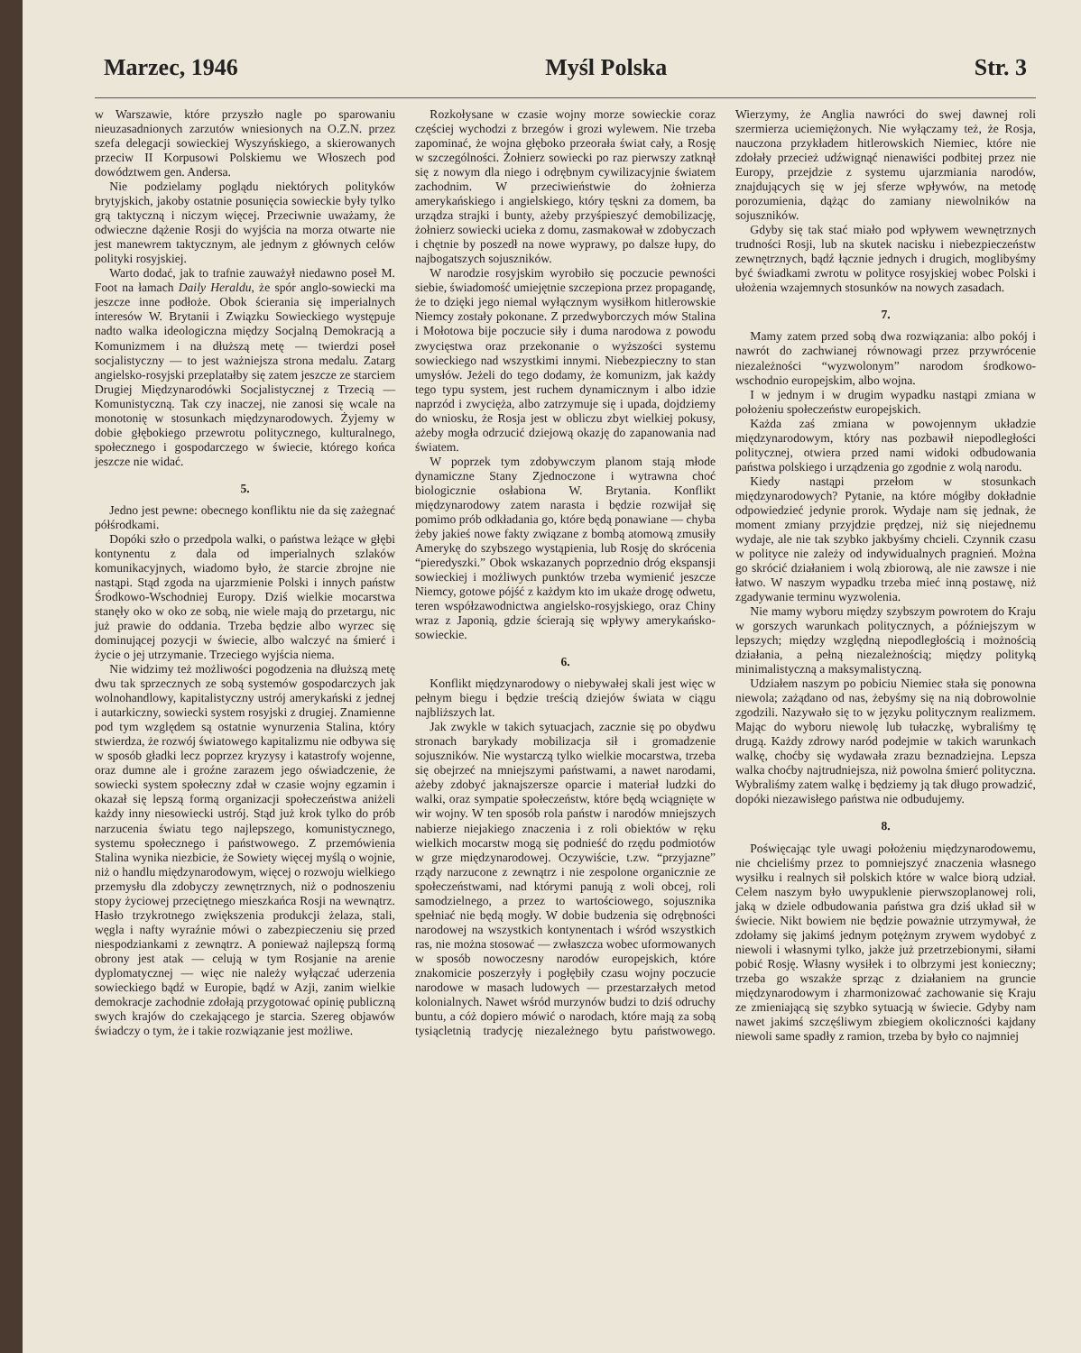Marzec, 1946 Myśl Polska Str. 3
w Warszawie, które przyszło nagle po sparowaniu nieuzasadnionych zarzutów wniesionych na O.Z.N. przez szefa delegacji sowieckiej Wyszyńskiego, a skierowanych przeciw II Korpusowi Polskiemu we Włoszech pod dowództwem gen. Andersa.
Nie podzielamy poglądu niektórych polityków brytyjskich, jakoby ostatnie posunięcia sowieckie były tylko grą taktyczną i niczym więcej. Przeciwnie uważamy, że odwieczne dążenie Rosji do wyjścia na morza otwarte nie jest manewrem taktycznym, ale jednym z głównych celów polityki rosyjskiej.
Warto dodać, jak to trafnie zauważył niedawno poseł M. Foot na łamach Daily Heraldu, że spór anglo-sowiecki ma jeszcze inne podłoże. Obok ścierania się imperialnych interesów W. Brytanii i Związku Sowieckiego występuje nadto walka ideologiczna między Socjalną Demokracją a Komunizmem i na dłuższą metę — twierdzi poseł socjalistyczny — to jest ważniejsza strona medalu. Zatarg angielsko-rosyjski przeplatałby się zatem jeszcze ze starciem Drugiej Międzynarodówki Socjalistycznej z Trzecią — Komunistyczną. Tak czy inaczej, nie zanosi się wcale na monotonię w stosunkach międzynarodowych. Żyjemy w dobie głębokiego przewrotu politycznego, kulturalnego, społecznego i gospodarczego w świecie, którego końca jeszcze nie widać.
5.
Jedno jest pewne: obecnego konfliktu nie da się zażegnać półśrodkami.
Dopóki szło o przedpola walki, o państwa leżące w głębi kontynentu z dala od imperialnych szlaków komunikacyjnych, wiadomo było, że starcie zbrojne nie nastąpi. Stąd zgoda na ujarzmienie Polski i innych państw Środkowo-Wschodniej Europy. Dziś wielkie mocarstwa stanęły oko w oko ze sobą, nie wiele mają do przetargu, nic już prawie do oddania. Trzeba będzie albo wyrzec się dominującej pozycji w świecie, albo walczyć na śmierć i życie o jej utrzymanie. Trzeciego wyjścia niema.
Nie widzimy też możliwości pogodzenia na dłuższą metę dwu tak sprzecznych ze sobą systemów gospodarczych jak wolnohandlowy, kapitalistyczny ustrój amerykański z jednej i autarkiczny, sowiecki system rosyjski z drugiej. Znamienne pod tym względem są ostatnie wynurzenia Stalina, który stwierdza, że rozwój światowego kapitalizmu nie odbywa się w sposób gładki lecz poprzez kryzysy i katastrofy wojenne, oraz dumne ale i groźne zarazem jego oświadczenie, że sowiecki system społeczny zdał w czasie wojny egzamin i okazał się lepszą formą organizacji społeczeństwa aniżeli każdy inny niesowiecki ustrój. Stąd już krok tylko do prób narzucenia światu tego najlepszego, komunistycznego, systemu społecznego i państwowego. Z przemówienia Stalina wynika niezbicie, że Sowiety więcej myślą o wojnie, niż o handlu międzynarodowym, więcej o rozwoju wielkiego przemysłu dla zdobyczy zewnętrznych, niż o podnoszeniu stopy życiowej przeciętnego mieszkańca Rosji na wewnątrz. Hasło trzykrotnego zwiększenia produkcji żelaza, stali, węgla i nafty wyraźnie mówi o zabezpieczeniu się przed niespodziankami z zewnątrz. A ponieważ najlepszą formą obrony jest atak — celują w tym Rosjanie na arenie dyplomatycznej — więc nie należy wyłączać uderzenia sowieckiego bądź w Europie, bądź w Azji, zanim wielkie demokracje zachodnie zdołają przygotować opinię publiczną swych krajów do czekającego je starcia. Szereg objawów świadczy o tym, że i takie rozwiązanie jest możliwe.
Rozkołysane w czasie wojny morze sowieckie coraz częściej wychodzi z brzegów i grozi wylewem. Nie trzeba zapominać, że wojna głęboko przeorała świat cały, a Rosję w szczególności. Żołnierz sowiecki po raz pierwszy zatknął się z nowym dla niego i odrębnym cywilizacyjnie światem zachodnim. W przeciwieństwie do żołnierza amerykańskiego i angielskiego, który tęskni za domem, ba urządza strajki i bunty, ażeby przyśpieszyć demobilizację, żołnierz sowiecki ucieka z domu, zasmakował w zdobyczach i chętnie by poszedł na nowe wyprawy, po dalsze łupy, do najbogatszych sojuszników.
W narodzie rosyjskim wyrobiło się poczucie pewności siebie, świadomość umiejętnie szczepiona przez propagandę, że to dzięki jego niemal wyłącznym wysiłkom hitlerowskie Niemcy zostały pokonane. Z przedwyborczych mów Stalina i Mołotowa bije poczucie siły i duma narodowa z powodu zwycięstwa oraz przekonanie o wyższości systemu sowieckiego nad wszystkimi innymi. Niebezpieczny to stan umysłów. Jeżeli do tego dodamy, że komunizm, jak każdy tego typu system, jest ruchem dynamicznym i albo idzie naprzód i zwycięża, albo zatrzymuje się i upada, dojdziemy do wniosku, że Rosja jest w obliczu zbyt wielkiej pokusy, ażeby mogła odrzucić dziejową okazję do zapanowania nad światem.
W poprzek tym zdobywczym planom stają młode dynamiczne Stany Zjednoczone i wytrawna choć biologicznie osłabiona W. Brytania. Konflikt międzynarodowy zatem narasta i będzie rozwijał się pomimo prób odkładania go, które będą ponawiane — chyba żeby jakieś nowe fakty związane z bombą atomową zmusiły Amerykę do szybszego wystąpienia, lub Rosję do skrócenia “pieredyszki.” Obok wskazanych poprzednio dróg ekspansji sowieckiej i możliwych punktów trzeba wymienić jeszcze Niemcy, gotowe pójść z każdym kto im ukaże drogę odwetu, teren współzawodnictwa angielsko-rosyjskiego, oraz Chiny wraz z Japonią, gdzie ścierają się wpływy amerykańsko-sowieckie.
6.
Konflikt międzynarodowy o niebywałej skali jest więc w pełnym biegu i będzie treścią dziejów świata w ciągu najbliższych lat.
Jak zwykle w takich sytuacjach, zacznie się po obydwu stronach barykady mobilizacja sił i gromadzenie sojuszników. Nie wystarczą tylko wielkie mocarstwa, trzeba się obejrzeć na mniejszymi państwami, a nawet narodami, ażeby zdobyć jaknajszersze oparcie i materiał ludzki do walki, oraz sympatie społeczeństw, które będą wciągnięte w wir wojny. W ten sposób rola państw i narodów mniejszych nabierze niejakiego znaczenia i z roli obiektów w ręku wielkich mocarstw mogą się podnieść do rzędu podmiotów w grze międzynarodowej. Oczywiście, t.zw. “przyjazne” rządy narzucone z zewnątrz i nie zespolone organicznie ze społeczeństwami, nad którymi panują z woli obcej, roli samodzielnego, a przez to wartościowego, sojusznika spełniać nie będą mogły. W dobie budzenia się odrębności narodowej na wszystkich kontynentach i wśród wszystkich ras, nie można stosować — zwłaszcza wobec uformowanych w sposób nowoczesny narodów europejskich, które znakomicie poszerzyły i pogłębiły czasu wojny poczucie narodowe w masach ludowych — przestarzałych metod kolonialnych. Nawet wśród murzynów budzi to dziś odruchy buntu, a cóż dopiero mówić o narodach, które mają za sobą tysiącletnią tradycję niezależnego bytu państwowego. Wierzymy, że Anglia nawróci do swej dawnej roli szermierza uciemiężonych. Nie wyłączamy też, że Rosja, nauczona przykładem hitlerowskich Niemiec, które nie zdołały przecież udźwignąć nienawiści podbitej przez nie Europy, przejdzie z systemu ujarzmiania narodów, znajdujących się w jej sferze wpływów, na metodę porozumienia, dążąc do zamiany niewolników na sojuszników.
Gdyby się tak stać miało pod wpływem wewnętrznych trudności Rosji, lub na skutek nacisku i niebezpieczeństw zewnętrznych, bądź łącznie jednych i drugich, moglibyśmy być świadkami zwrotu w polityce rosyjskiej wobec Polski i ułożenia wzajemnych stosunków na nowych zasadach.
7.
Mamy zatem przed sobą dwa rozwiązania: albo pokój i nawrót do zachwianej równowagi przez przywrócenie niezależności “wyzwolonym” narodom środkowo-wschodnio europejskim, albo wojna.
I w jednym i w drugim wypadku nastąpi zmiana w położeniu społeczeństw europejskich.
Każda zaś zmiana w powojennym układzie międzynarodowym, który nas pozbawił niepodległości politycznej, otwiera przed nami widoki odbudowania państwa polskiego i urządzenia go zgodnie z wolą narodu.
Kiedy nastąpi przełom w stosunkach międzynarodowych? Pytanie, na które mógłby dokładnie odpowiedzieć jedynie prorok. Wydaje nam się jednak, że moment zmiany przyjdzie prędzej, niż się niejednemu wydaje, ale nie tak szybko jakbyśmy chcieli. Czynnik czasu w polityce nie zależy od indywidualnych pragnień. Można go skrócić działaniem i wolą zbiorową, ale nie zawsze i nie łatwo. W naszym wypadku trzeba mieć inną postawę, niż zgadywanie terminu wyzwolenia.
Nie mamy wyboru między szybszym powrotem do Kraju w gorszych warunkach politycznych, a późniejszym w lepszych; między względną niepodległością i możnością działania, a pełną niezależnością; między polityką minimalistyczną a maksymalistyczną.
Udziałem naszym po pobiciu Niemiec stała się ponowna niewola; zażądano od nas, żebyśmy się na nią dobrowolnie zgodzili. Nazywało się to w języku politycznym realizmem. Mając do wyboru niewolę lub tułaczkę, wybraliśmy tę drugą. Każdy zdrowy naród podejmie w takich warunkach walkę, choćby się wydawała zrazu beznadziejna. Lepsza walka choćby najtrudniejsza, niż powolna śmierć polityczna. Wybraliśmy zatem walkę i będziemy ją tak długo prowadzić, dopóki niezawisłego państwa nie odbudujemy.
8.
Poświęcając tyle uwagi położeniu międzynarodowemu, nie chcieliśmy przez to pomniejszyć znaczenia własnego wysiłku i realnych sił polskich które w walce biorą udział. Celem naszym było uwypuklenie pierwszoplanowej roli, jaką w dziele odbudowania państwa gra dziś układ sił w świecie. Nikt bowiem nie będzie poważnie utrzymywał, że zdołamy się jakimś jednym potężnym zrywem wydobyć z niewoli i własnymi tylko, jakże już przetrzebionymi, siłami pobić Rosję. Własny wysiłek i to olbrzymi jest konieczny; trzeba go wszakże sprząc z działaniem na gruncie międzynarodowym i zharmonizować zachowanie się Kraju ze zmieniającą się szybko sytuacją w świecie. Gdyby nam nawet jakimś szczęśliwym zbiegiem okoliczności kajdany niewoli same spadły z ramion, trzeba by było co najmniej